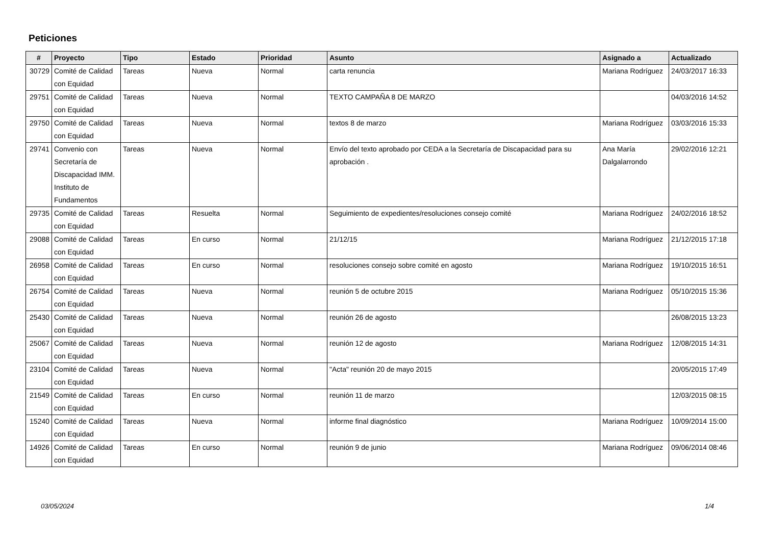Peticiones
| # | Proyecto | Tipo | Estado | Prioridad | Asunto | Asignado a | Actualizado |
| --- | --- | --- | --- | --- | --- | --- | --- |
| 30729 | Comité de Calidad con Equidad | Tareas | Nueva | Normal | carta renuncia | Mariana Rodríguez | 24/03/2017 16:33 |
| 29751 | Comité de Calidad con Equidad | Tareas | Nueva | Normal | TEXTO CAMPAÑA 8 DE MARZO | | 04/03/2016 14:52 |
| 29750 | Comité de Calidad con Equidad | Tareas | Nueva | Normal | textos 8 de marzo | Mariana Rodríguez | 03/03/2016 15:33 |
| 29741 | Convenio con Secretaría de Discapacidad IMM. Instituto de Fundamentos | Tareas | Nueva | Normal | Envío del texto aprobado por CEDA a la Secretaría de Discapacidad para su aprobación . | Ana María Dalgalarrondo | 29/02/2016 12:21 |
| 29735 | Comité de Calidad con Equidad | Tareas | Resuelta | Normal | Seguimiento de expedientes/resoluciones consejo comité | Mariana Rodríguez | 24/02/2016 18:52 |
| 29088 | Comité de Calidad con Equidad | Tareas | En curso | Normal | 21/12/15 | Mariana Rodríguez | 21/12/2015 17:18 |
| 26958 | Comité de Calidad con Equidad | Tareas | En curso | Normal | resoluciones consejo sobre comité en agosto | Mariana Rodríguez | 19/10/2015 16:51 |
| 26754 | Comité de Calidad con Equidad | Tareas | Nueva | Normal | reunión 5 de octubre 2015 | Mariana Rodríguez | 05/10/2015 15:36 |
| 25430 | Comité de Calidad con Equidad | Tareas | Nueva | Normal | reunión 26 de agosto | | 26/08/2015 13:23 |
| 25067 | Comité de Calidad con Equidad | Tareas | Nueva | Normal | reunión 12 de agosto | Mariana Rodríguez | 12/08/2015 14:31 |
| 23104 | Comité de Calidad con Equidad | Tareas | Nueva | Normal | "Acta" reunión 20 de mayo 2015 | | 20/05/2015 17:49 |
| 21549 | Comité de Calidad con Equidad | Tareas | En curso | Normal | reunión 11 de marzo | | 12/03/2015 08:15 |
| 15240 | Comité de Calidad con Equidad | Tareas | Nueva | Normal | informe final diagnóstico | Mariana Rodríguez | 10/09/2014 15:00 |
| 14926 | Comité de Calidad con Equidad | Tareas | En curso | Normal | reunión 9 de junio | Mariana Rodríguez | 09/06/2014 08:46 |
03/05/2024 1/4